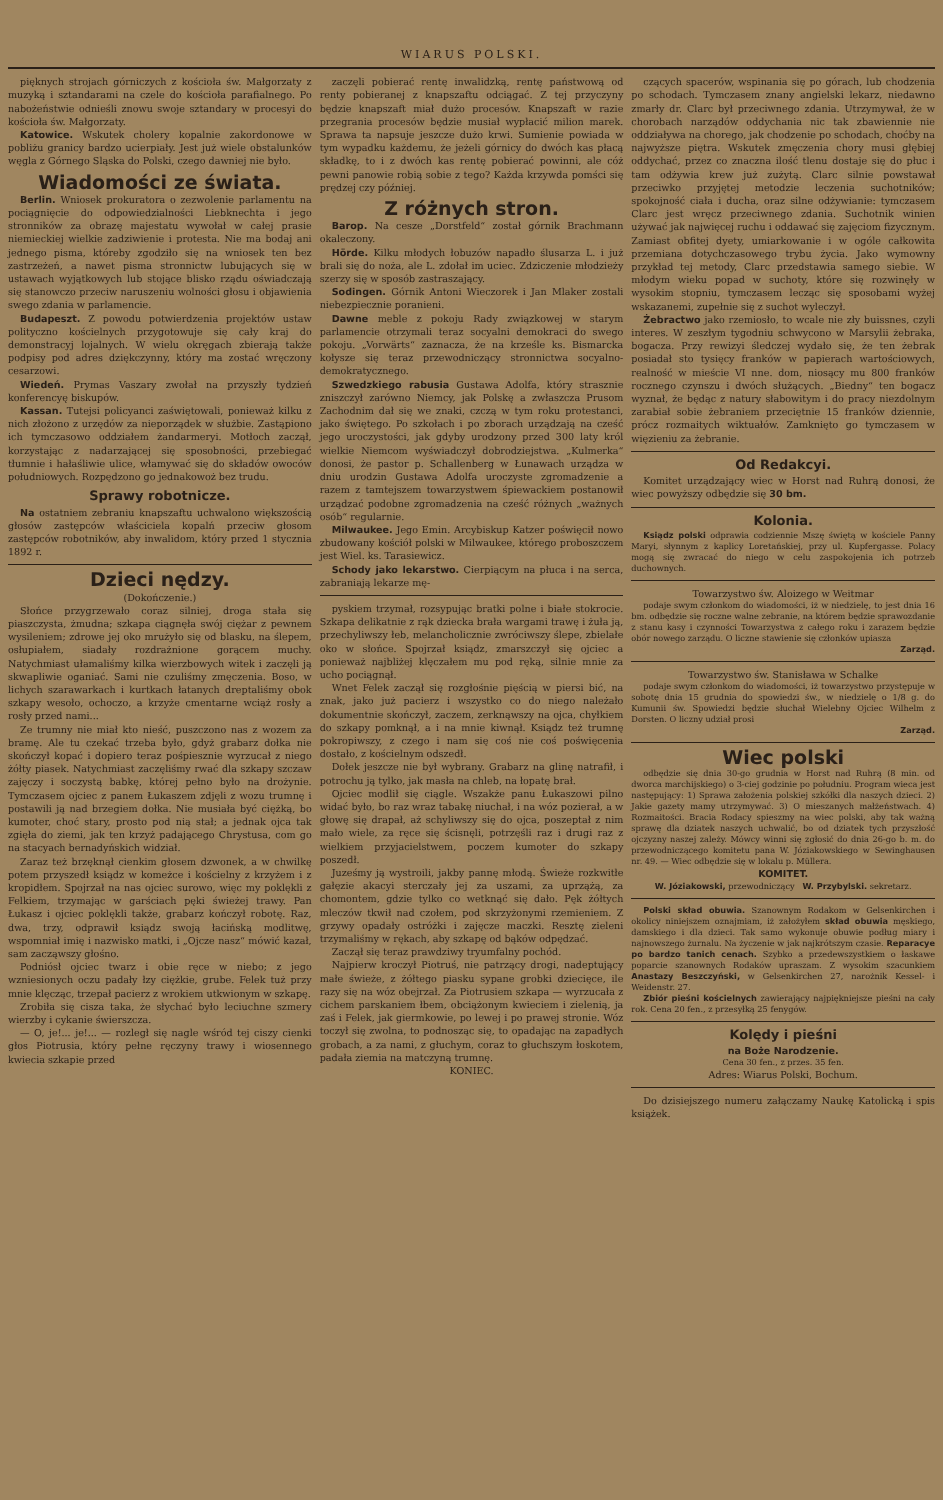WIARUS POLSKI.
pięknych strojach górniczych z kościoła św. Małgorzaty z muzyką i sztandarami na czele do kościoła parafialnego. Po nabożeństwie odnieśli znowu swoje sztandary w procesyi do kościoła św. Małgorzaty.
Katowice. Wskutek cholery kopalnie zakordonowe w pobliżu granicy bardzo ucierpiały. Jest już wiele obstalunków węgla z Górnego Sląska do Polski, czego dawniej nie było.
Wiadomości ze świata.
Berlin. Wniosek prokuratora o zezwolenie parlamentu na pociągnięcie do odpowiedzialności Liebknechta i jego stronników za obrazę majestatu wywołał w całej prasie niemieckiej wielkie zadziwienie i protesta. Nie ma bodaj ani jednego pisma, któreby zgodziło się na wniosek ten bez zastrzeżeń, a nawet pisma stronnictw lubujących się w ustawach wyjątkowych lub stojące blisko rządu oświadczają się stanowczo przeciw naruszeniu wolności głosu i objawienia swego zdania w parlamencie.
Budapeszt. Z powodu potwierdzenia projektów ustaw polityczno kościelnych przygotowuje się cały kraj do demonstracyj lojalnych. W wielu okręgach zbierają także podpisy pod adres dziękczynny, który ma zostać wręczony cesarzowi.
Wiedeń. Prymas Vaszary zwołał na przyszły tydzień konferencyę biskupów.
Kassan. Tutejsi policyanci zaświętowali, ponieważ kilku z nich złożono z urzędów za nieporządek w służbie. Zastąpiono ich tymczasowo oddziałem żandarmeryi. Motłoch zaczął, korzystając z nadarzającej się sposobności, przebiegać tłumnie i hałaśliwie ulice, włamywać się do składów owoców południowych. Rozpędzono go jednakowoż bez trudu.
Sprawy robotnicze.
Na ostatniem zebraniu knapszaftu uchwalono większością głosów zastępców właściciela kopalń przeciw głosom zastępców robotników, aby inwalidom, który przed 1 stycznia 1892 r.
Dzieci nędzy.
(Dokończenie.)
Słońce przygrzewało coraz silniej, droga stała się piaszczysta, żmudna; szkapa ciągnęła swój ciężar z pewnem wysileniem; zdrowe jej oko mrużyło się od blasku, na ślepem, osłupiałem, siadały rozdrażnione gorącem muchy. Natychmiast ułamaliśmy kilka wierzbowych witek i zaczęli ją skwapliwie oganiać. Sami nie czuliśmy zmęczenia. Boso, w lichych szarawarkach i kurtkach łatanych dreptaliśmy obok szkapy wesoło, ochoczo, a krzyże cmentarne wciąż rosły a rosły przed nami...
Ze trumny nie miał kto nieść, puszczono nas z wozem za bramę. Ale tu czekać trzeba było, gdyż grabarz dołka nie skończył kopać i dopiero teraz pośpiesznie wyrzucał z niego żółty piasek. Natychmiast zaczęliśmy rwać dla szkapy szczaw zajęczy i soczystą babkę, której pełno było na drożynie. Tymczasem ojciec z panem Łukaszem zdjęli z wozu trumnę i postawili ją nad brzegiem dołka. Nie musiała być ciężką, bo kumoter, choć stary, prosto pod nią stał; a jednak ojca tak zgięła do ziemi, jak ten krzyż padającego Chrystusa, com go na stacyach bernadyńskich widział.
Zaraz też brzęknął cienkim głosem dzwonek, a w chwilkę potem przyszedł ksiądz w komeżce i kościelny z krzyżem i z kropidłem. Spojrzał na nas ojciec surowo, więc my poklękli z Felkiem, trzymając w garściach pęki świeżej trawy. Pan Łukasz i ojciec poklękli także, grabarz kończył robotę. Raz, dwa, trzy, odprawił ksiądz swoją łacińską modlitwę, wspomniał imię i nazwisko matki, i „Ojcze nasz“ mówić kazał, sam zacząwszy głośno.
Podniósł ojciec twarz i obie ręce w niebo; z jego wzniesionych oczu padały łzy ciężkie, grube. Felek tuż przy mnie klęcząc, trzepał pacierz z wrokiem utkwionym w szkapę.
Zrobiła się cisza taka, że słychać było leciuchne szmery wierzby i cykanie świerszcza.
— O, je!... je!... — rozległ się nagle wśród tej ciszy cienki głos Piotrusia, który pełne ręczyny trawy i wiosennego kwiecia szkapie przed
zaczęli pobierać rentę inwalidzką, rentę państwową od renty pobieranej z knapszaftu odciągać. Z tej przyczyny będzie knapszaft miał dużo procesów. Knapszaft w razie przegrania procesów będzie musiał wypłacić milion marek. Sprawa ta napsuje jeszcze dużo krwi. Sumienie powiada w tym wypadku każdemu, że jeżeli górnicy do dwóch kas płacą składkę, to i z dwóch kas rentę pobierać powinni, ale cóż pewni panowie robią sobie z tego? Każda krzywda pomści się prędzej czy później.
Z różnych stron.
Barop. Na cesze „Dorstfeld“ został górnik Brachmann okaleczony.
Hörde. Kilku młodych łobuzów napadło ślusarza L. i już brali się do noża, ale L. zdołał im uciec. Zdziczenie młodzieży szerzy się w sposób zastraszający.
Sodingen. Górnik Antoni Wieczorek i Jan Mlaker zostali niebezpiecznie poranieni.
Dawne meble z pokoju Rady związkowej w starym parlamencie otrzymali teraz socyalni demokraci do swego pokoju. „Vorwärts“ zaznacza, że na krześle ks. Bismarcka kołysze się teraz przewodniczący stronnictwa socyalno-demokratycznego.
Szwedzkiego rabusia Gustawa Adolfa, który strasznie zniszczył zarówno Niemcy, jak Polskę a zwłaszcza Prusom Zachodnim dał się we znaki, czczą w tym roku protestanci, jako świętego. Po szkołach i po zborach urządzają na cześć jego uroczystości, jak gdyby urodzony przed 300 laty król wielkie Niemcom wyświadczył dobrodziejstwa. „Kulmerka“ donosi, że pastor p. Schallenberg w Łunawach urządza w dniu urodzin Gustawa Adolfa uroczyste zgromadzenie a razem z tamtejszem towarzystwem śpiewackiem postanowił urządzać podobne zgromadzenia na cześć różnych „ważnych osób“ regularnie.
Milwaukee. Jego Emin. Arcybiskup Katzer poświęcił nowo zbudowany kościół polski w Milwaukee, którego proboszczem jest Wiel. ks. Tarasiewicz.
Schody jako lekarstwo. Cierpiącym na płuca i na serca, zabraniają lekarze mę-
pyskiem trzymał, rozsypując bratki polne i białe stokrocie. Szkapa delikatnie z rąk dziecka brała wargami trawę i żuła ją, przechyliwszy łeb, melancholicznie zwróciwszy ślepe, zbielałe oko w słońce. Spojrzał ksiądz, zmarszczył się ojciec a ponieważ najbliżej klęczałem mu pod ręką, silnie mnie za ucho pociągnął.
Wnet Felek zaczął się rozgłośnie pięścią w piersi bić, na znak, jako już pacierz i wszystko co do niego należało dokumentnie skończył, zaczem, zerknąwszy na ojca, chyłkiem do szkapy pomknął, a i na mnie kiwnął. Ksiądz też trumnę pokropiwszy, z czego i nam się coś nie coś poświęcenia dostało, z kościelnym odszedł.
Dołek jeszcze nie był wybrany. Grabarz na glinę natrafił, i potrochu ją tylko, jak masła na chleb, na łopatę brał.
Ojciec modlił się ciągle. Wszakże panu Łukaszowi pilno widać było, bo raz wraz tabakę niuchał, i na wóz pozierał, a w głowę się drapał, aż schyliwszy się do ojca, poszeptał z nim mało wiele, za ręce się ścisnęli, potrzęśli raz i drugi raz z wielkiem przyjacielstwem, poczem kumoter do szkapy poszedł.
Juześmy ją wystroili, jakby pannę młodą. Świeże rozkwitłe gałęzie akacyi sterczały jej za uszami, za uprzążą, za chomontem, gdzie tylko co wetknąć się dało. Pęk żółtych mleczów tkwił nad czołem, pod skrzyżonymi rzemieniem. Z grzywy opadały ostróżki i zajęcze maczki. Resztę zieleni trzymaliśmy w rękach, aby szkapę od bąków odpędzać.
Zaczął się teraz prawdziwy tryumfalny pochód.
Najpierw kroczył Piotruś, nie patrzący drogi, nadeptujący małe świeże, z żółtego piasku sypane grobki dziecięce, ile razy się na wóz obejrzał. Za Piotrusiem szkapa — wyrzucała z cichem parskaniem łbem, obciążonym kwieciem i zielenią, ja zaś i Felek, jak giermkowie, po lewej i po prawej stronie. Wóz toczył się zwolna, to podnosząc się, to opadając na zapadłych grobach, a za nami, z głuchym, coraz to głuchszym łoskotem, padała ziemia na matczyną trumnę.
KONIEC.
czących spacerów, wspinania się po górach, lub chodzenia po schodach. Tymczasem znany angielski lekarz, niedawno zmarły dr. Clarc był przeciwnego zdania. Utrzymywał, że w chorobach narządów oddychania nic tak zbawiennie nie oddziaływa na chorego, jak chodzenie po schodach, choćby na najwyższe piętra. Wskutek zmęczenia chory musi głębiej oddychać, przez co znaczna ilość tlenu dostaje się do płuc i tam odżywia krew już zużytą. Clarc silnie powstawał przeciwko przyjętej metodzie leczenia suchotników; spokojność ciała i ducha, oraz silne odżywianie: tymczasem Clarc jest wręcz przeciwnego zdania. Suchotnik winien używać jak najwięcej ruchu i oddawać się zajęciom fizycznym. Zamiast obfitej dyety, umiarkowanie i w ogóle całkowita przemiana dotychczasowego trybu życia. Jako wymowny przykład tej metody, Clarc przedstawia samego siebie. W młodym wieku popad w suchoty, które się rozwinęły w wysokim stopniu, tymczasem lecząc się sposobami wyżej wskazanemi, zupełnie się z suchot wyleczył.
Żebractwo jako rzemiosło, to wcale nie zły buissnes, czyli interes. W zeszłym tygodniu schwycono w Marsylii żebraka, bogacza. Przy rewizyi śledczej wydało się, że ten żebrak posiadał sto tysięcy franków w papierach wartościowych, realność w mieście VI nne. dom, niosący mu 800 franków rocznego czynszu i dwóch służących. „Biedny“ ten bogacz wyznał, że będąc z natury słabowitym i do pracy niezdolnym zarabiał sobie żebraniem przeciętnie 15 franków dziennie, prócz rozmaitych wiktuałów. Zamknięto go tymczasem w więzieniu za żebranie.
Od Redakcyi.
Komitet urządzający wiec w Horst nad Ruhrą donosi, że wiec powyższy odbędzie się 30 bm.
Kolonia.
Ksiądz polski odprawia codziennie Mszę świętą w kościele Panny Maryi, słynnym z kaplicy Loretańskiej, przy ul. Kupfergasse. Polacy mogą się zwracać do niego w celu zaspokojenia ich potrzeb duchownych.
Towarzystwo św. Aloizego w Weitmar
podaje swym członkom do wiadomości, iż w niedzielę, to jest dnia 16 bm. odbędzie się roczne walne zebranie, na którem będzie sprawozdanie z stanu kasy i czynności Towarzystwa z całego roku i zarazem będzie obór nowego zarządu. O liczne stawienie się członków upiasza
Zarząd.
Towarzystwo św. Stanisława w Schalke
podaje swym członkom do wiadomości, iż towarzystwo przystępuje w sobotę dnia 15 grudnia do spowiedzi św., w niedzielę o 1/8 g. do Kumunii św. Spowiedzi będzie słuchał Wielebny Ojciec Wilhelm z Dorsten. O liczny udział prosi
Zarząd.
Wiec polski
odbędzie się dnia 30-go grudnia w Horst nad Ruhrą (8 min. od dworca marchijskiego) o 3-ciej godzinie po południu. Program wieca jest następujący: 1) Sprawa założenia polskiej szkółki dla naszych dzieci. 2) Jakie gazety mamy utrzymywać. 3) O mieszanych małżeństwach. 4) Rozmaitości. Bracia Rodacy spieszmy na wiec polski, aby tak ważną sprawę dla dziatek naszych uchwalić, bo od dziatek tych przyszłość ojczyzny naszej zależy. Mówcy winni się zgłosić do dnia 26-go b. m. do przewodniczącego komitetu pana W. Józiakowskiego w Sewinghausen nr. 49. — Wiec odbędzie się w lokalu p. Müllera.
KOMITET.
W. Józiakowski, przewodniczący W. Przybylski. sekretarz.
Polski skład obuwia. Szanownym Rodakom w Gelsenkirchen i okolicy niniejszem oznajmiam, iż założyłem skład obuwia męskiego, damskiego i dla dzieci. Tak samo wykonuje obuwie podług miary i najnowszego żurnalu. Na życzenie w jak najkrótszym czasie. Reparacye po bardzo tanich cenach. Szybko a przedewszystkiem o łaskawe poparcie szanownych Rodaków upraszam. Z wysokim szacunkiem Anastazy Beszczyński, w Gelsenkirchen 27, narożnik Kessel- i Weidenstr. 27.
Zbiór pieśni kościelnych zawierający najpiękniejsze pieśni na cały rok. Cena 20 fen., z przesyłką 25 fenygów.
Kolędy i pieśni
na Boże Narodzenie.
Cena 30 fen., z przes. 35 fen.
Adres: Wiarus Polski, Bochum.
Do dzisiejszego numeru załączamy Naukę Katolicką i spis książek.